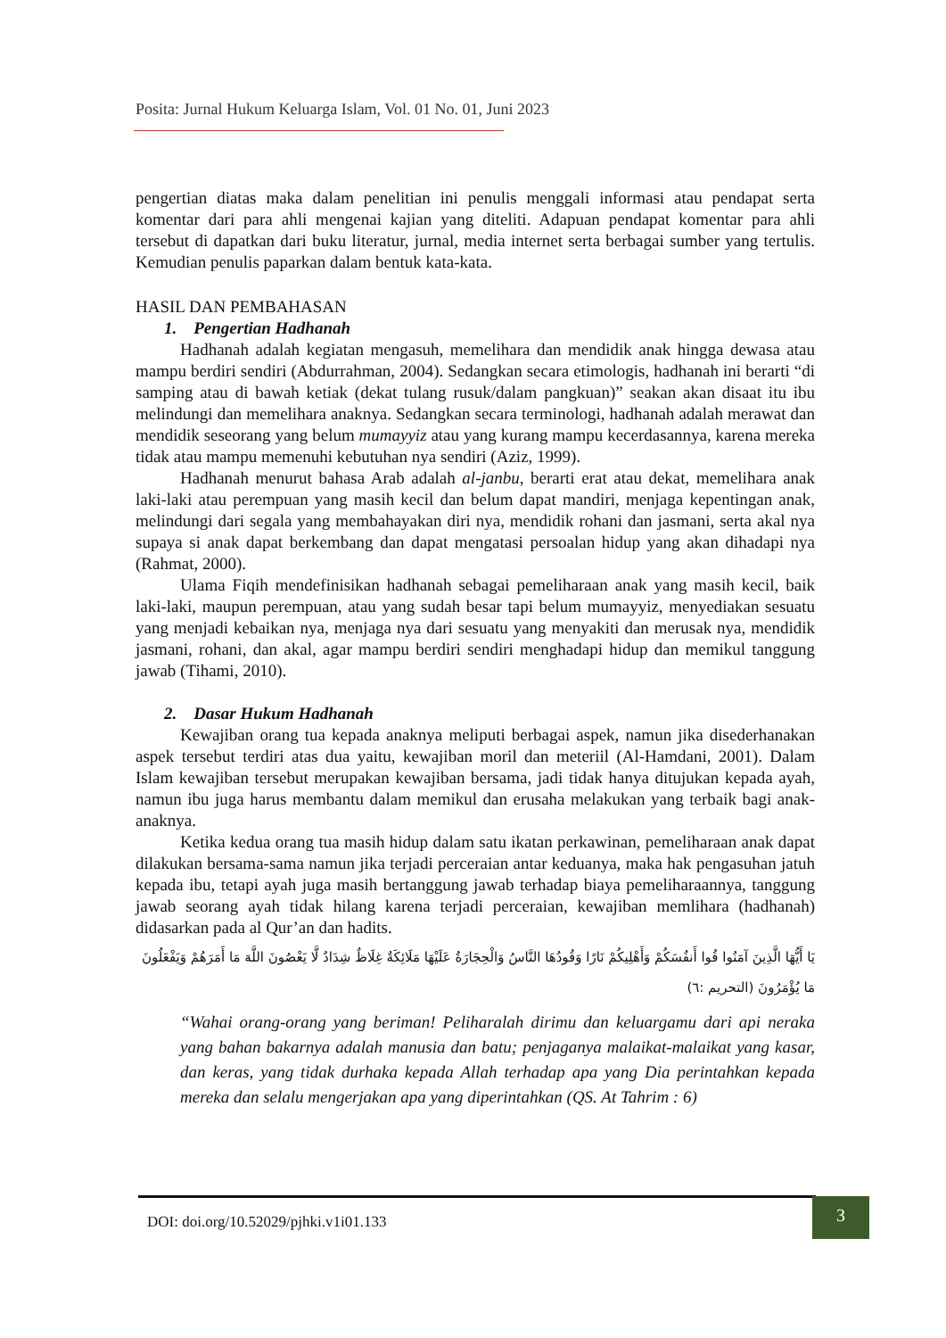Posita: Jurnal Hukum Keluarga Islam, Vol. 01 No. 01, Juni 2023
pengertian diatas maka dalam penelitian ini penulis menggali informasi atau pendapat serta komentar dari para ahli mengenai kajian yang diteliti. Adapuan pendapat komentar para ahli tersebut di dapatkan dari buku literatur, jurnal, media internet serta berbagai sumber yang tertulis. Kemudian penulis paparkan dalam bentuk kata-kata.
HASIL DAN PEMBAHASAN
1. Pengertian Hadhanah
Hadhanah adalah kegiatan mengasuh, memelihara dan mendidik anak hingga dewasa atau mampu berdiri sendiri (Abdurrahman, 2004). Sedangkan secara etimologis, hadhanah ini berarti “di samping atau di bawah ketiak (dekat tulang rusuk/dalam pangkuan)” seakan akan disaat itu ibu melindungi dan memelihara anaknya. Sedangkan secara terminologi, hadhanah adalah merawat dan mendidik seseorang yang belum mumayyiz atau yang kurang mampu kecerdasannya, karena mereka tidak atau mampu memenuhi kebutuhan nya sendiri (Aziz, 1999).
Hadhanah menurut bahasa Arab adalah al-janbu, berarti erat atau dekat, memelihara anak laki-laki atau perempuan yang masih kecil dan belum dapat mandiri, menjaga kepentingan anak, melindungi dari segala yang membahayakan diri nya, mendidik rohani dan jasmani, serta akal nya supaya si anak dapat berkembang dan dapat mengatasi persoalan hidup yang akan dihadapi nya (Rahmat, 2000).
Ulama Fiqih mendefinisikan hadhanah sebagai pemeliharaan anak yang masih kecil, baik laki-laki, maupun perempuan, atau yang sudah besar tapi belum mumayyiz, menyediakan sesuatu yang menjadi kebaikan nya, menjaga nya dari sesuatu yang menyakiti dan merusak nya, mendidik jasmani, rohani, dan akal, agar mampu berdiri sendiri menghadapi hidup dan memikul tanggung jawab (Tihami, 2010).
2. Dasar Hukum Hadhanah
Kewajiban orang tua kepada anaknya meliputi berbagai aspek, namun jika disederhanakan aspek tersebut terdiri atas dua yaitu, kewajiban moril dan meteriil (Al-Hamdani, 2001). Dalam Islam kewajiban tersebut merupakan kewajiban bersama, jadi tidak hanya ditujukan kepada ayah, namun ibu juga harus membantu dalam memikul dan erusaha melakukan yang terbaik bagi anak-anaknya.
Ketika kedua orang tua masih hidup dalam satu ikatan perkawinan, pemeliharaan anak dapat dilakukan bersama-sama namun jika terjadi perceraian antar keduanya, maka hak pengasuhan jatuh kepada ibu, tetapi ayah juga masih bertanggung jawab terhadap biaya pemeliharaannya, tanggung jawab seorang ayah tidak hilang karena terjadi perceraian, kewajiban memlihara (hadhanah) didasarkan pada al Qur’an dan hadits.
يَا أَيُّهَا الَّذِينَ آمَنُوا قُوا أَنفُسَكُمْ وَأَهْلِيكُمْ نَارًا وَقُودُهَا النَّاسُ وَالْحِجَارَةُ عَلَيْهَا مَلَائِكَةٌ غِلَاظٌ شِدَادٌ لَّا يَعْصُونَ اللَّهَ مَا أَمَرَهُمْ وَيَفْعَلُونَ مَا يُؤْمَرُونَ (التحريم :٦)
“Wahai orang-orang yang beriman! Peliharalah dirimu dan keluargamu dari api neraka yang bahan bakarnya adalah manusia dan batu; penjaganya malaikat-malaikat yang kasar, dan keras, yang tidak durhaka kepada Allah terhadap apa yang Dia perintahkan kepada mereka dan selalu mengerjakan apa yang diperintahkan (QS. At Tahrim : 6)
DOI: doi.org/10.52029/pjhki.v1i01.133
3